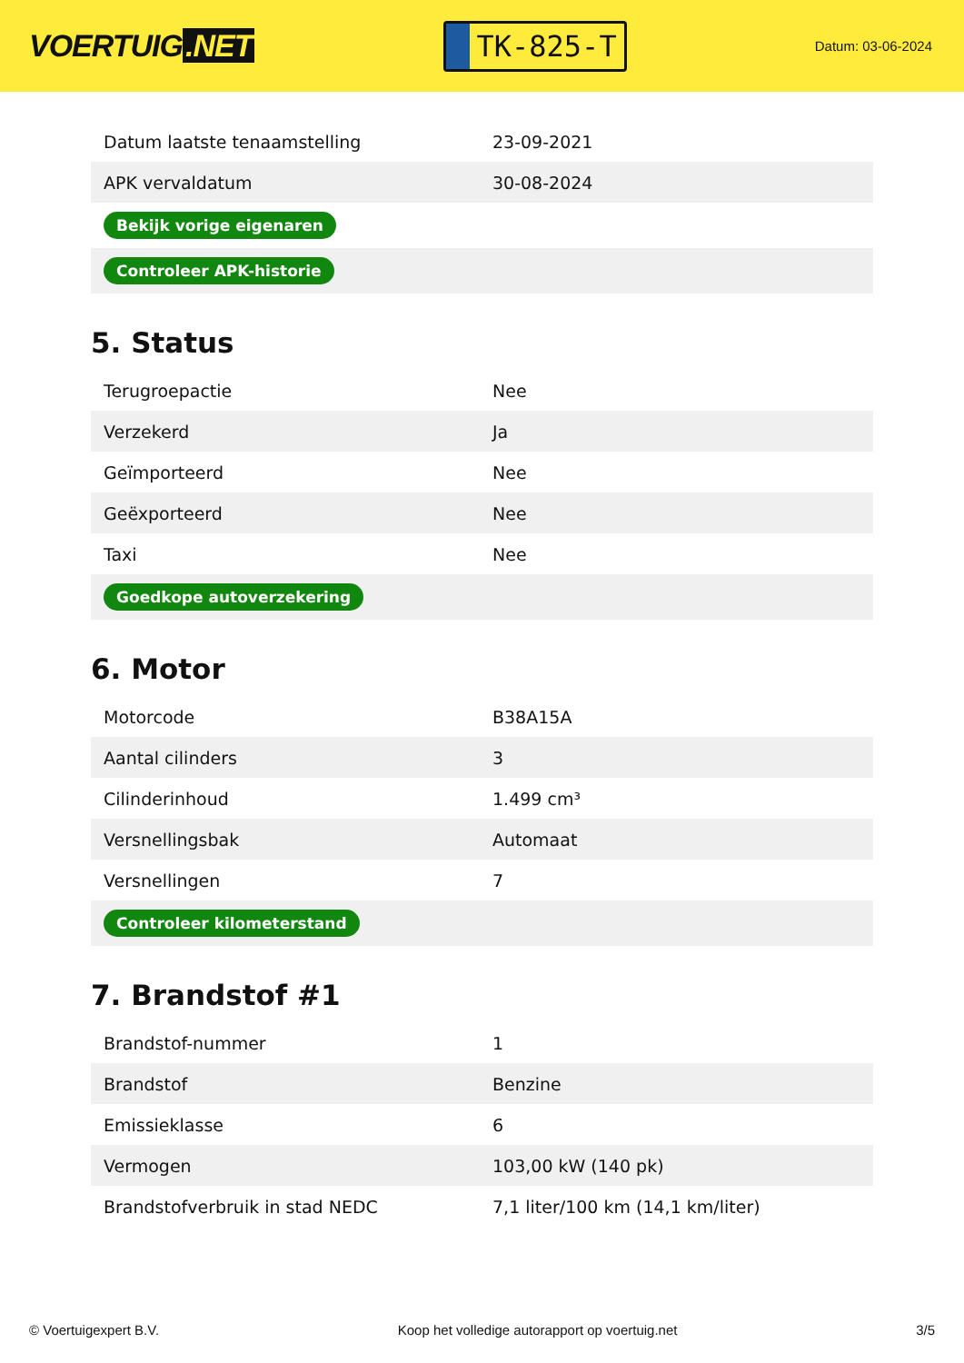VOERTUIG.NET
TK-825-T
Datum: 03-06-2024
| Datum laatste tenaamstelling | 23-09-2021 |
| APK vervaldatum | 30-08-2024 |
| Bekijk vorige eigenaren | |
| Controleer APK-historie | |
5. Status
| Terugroepactie | Nee |
| Verzekerd | Ja |
| Geïmporteerd | Nee |
| Geëxporteerd | Nee |
| Taxi | Nee |
| Goedkope autoverzekering | |
6. Motor
| Motorcode | B38A15A |
| Aantal cilinders | 3 |
| Cilinderinhoud | 1.499 cm³ |
| Versnellingsbak | Automaat |
| Versnellingen | 7 |
| Controleer kilometerstand | |
7. Brandstof #1
| Brandstof-nummer | 1 |
| Brandstof | Benzine |
| Emissieklasse | 6 |
| Vermogen | 103,00 kW (140 pk) |
| Brandstofverbruik in stad NEDC | 7,1 liter/100 km (14,1 km/liter) |
© Voertuigexpert B.V. Koop het volledige autorapport op voertuig.net 3/5